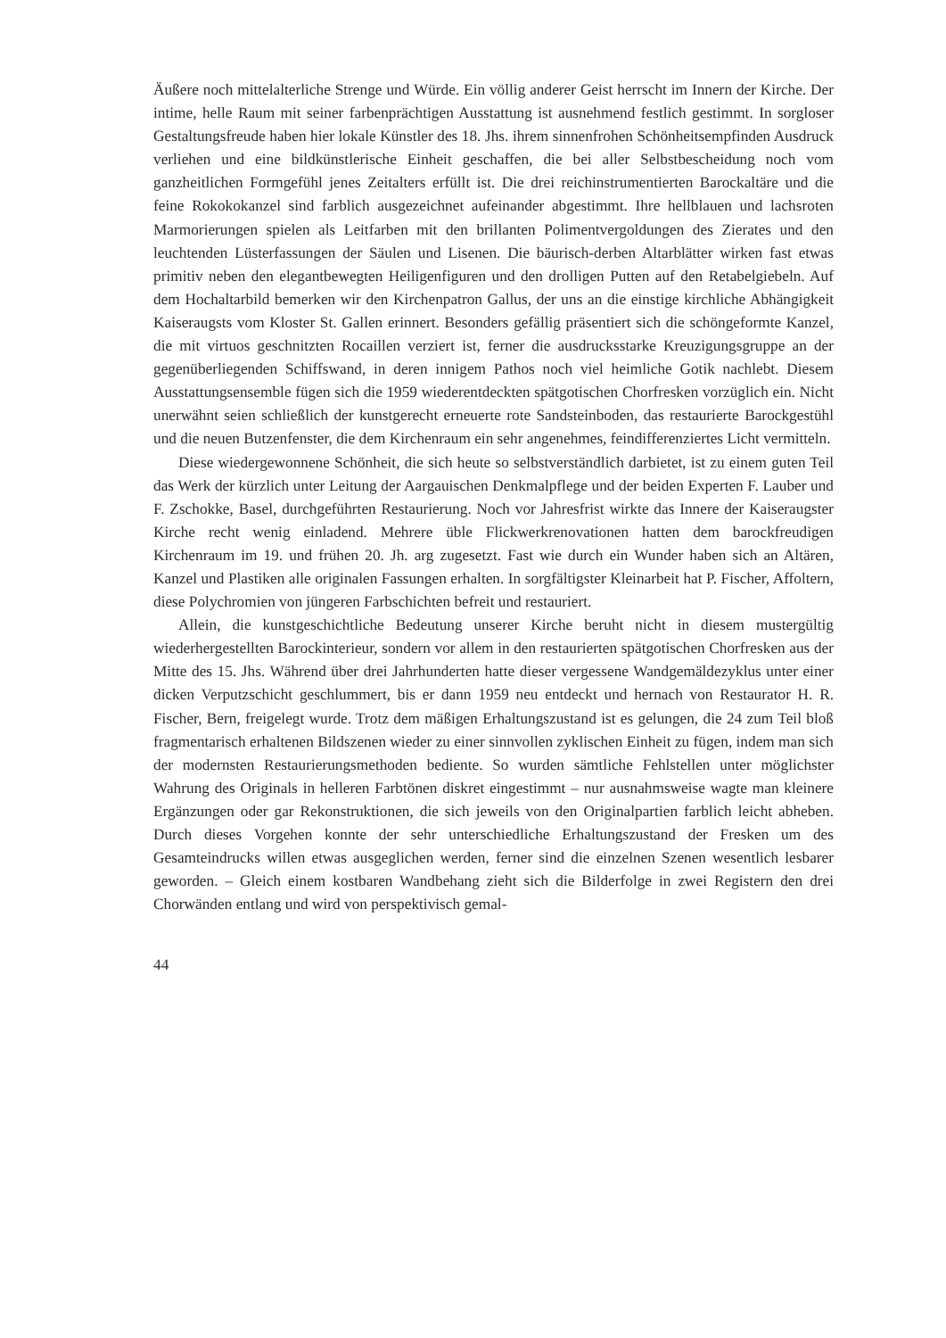Äußere noch mittelalterliche Strenge und Würde. Ein völlig anderer Geist herrscht im Innern der Kirche. Der intime, helle Raum mit seiner farbenprächtigen Ausstattung ist ausnehmend festlich gestimmt. In sorgloser Gestaltungsfreude haben hier lokale Künstler des 18. Jhs. ihrem sinnenfrohen Schönheitsempfinden Ausdruck verliehen und eine bildkünstlerische Einheit geschaffen, die bei aller Selbstbescheidung noch vom ganzheitlichen Formgefühl jenes Zeitalters erfüllt ist. Die drei reichinstrumentierten Barockaltäre und die feine Rokokokanzel sind farblich ausgezeichnet aufeinander abgestimmt. Ihre hellblauen und lachsroten Marmorierungen spielen als Leitfarben mit den brillanten Polimentvergoldungen des Zierates und den leuchtenden Lüsterfassungen der Säulen und Lisenen. Die bäurisch-derben Altarblätter wirken fast etwas primitiv neben den elegantbewegten Heiligenfiguren und den drolligen Putten auf den Retabelgiebeln. Auf dem Hochaltarbild bemerken wir den Kirchenpatron Gallus, der uns an die einstige kirchliche Abhängigkeit Kaiseraugsts vom Kloster St. Gallen erinnert. Besonders gefällig präsentiert sich die schöngeformte Kanzel, die mit virtuos geschnitzten Rocaillen verziert ist, ferner die ausdrucksstarke Kreuzigungsgruppe an der gegenüberliegenden Schiffswand, in deren innigem Pathos noch viel heimliche Gotik nachlebt. Diesem Ausstattungsensemble fügen sich die 1959 wiederentdeckten spätgotischen Chorfresken vorzüglich ein. Nicht unerwähnt seien schließlich der kunstgerecht erneuerte rote Sandsteinboden, das restaurierte Barockgestühl und die neuen Butzenfenster, die dem Kirchenraum ein sehr angenehmes, feindifferenziertes Licht vermitteln.
Diese wiedergewonnene Schönheit, die sich heute so selbstverständlich darbietet, ist zu einem guten Teil das Werk der kürzlich unter Leitung der Aargauischen Denkmalpflege und der beiden Experten F. Lauber und F. Zschokke, Basel, durchgeführten Restaurierung. Noch vor Jahresfrist wirkte das Innere der Kaiseraugster Kirche recht wenig einladend. Mehrere üble Flickwerkrenovationen hatten dem barockfreudigen Kirchenraum im 19. und frühen 20. Jh. arg zugesetzt. Fast wie durch ein Wunder haben sich an Altären, Kanzel und Plastiken alle originalen Fassungen erhalten. In sorgfältigster Kleinarbeit hat P. Fischer, Affoltern, diese Polychromien von jüngeren Farbschichten befreit und restauriert.
Allein, die kunstgeschichtliche Bedeutung unserer Kirche beruht nicht in diesem mustergültig wiederhergestellten Barockinterieur, sondern vor allem in den restaurierten spätgotischen Chorfresken aus der Mitte des 15. Jhs. Während über drei Jahrhunderten hatte dieser vergessene Wandgemäldezyklus unter einer dicken Verputzschicht geschlummert, bis er dann 1959 neu entdeckt und hernach von Restaurator H. R. Fischer, Bern, freigelegt wurde. Trotz dem mäßigen Erhaltungszustand ist es gelungen, die 24 zum Teil bloß fragmentarisch erhaltenen Bildszenen wieder zu einer sinnvollen zyklischen Einheit zu fügen, indem man sich der modernsten Restaurierungsmethoden bediente. So wurden sämtliche Fehlstellen unter möglichster Wahrung des Originals in helleren Farbtönen diskret eingestimmt – nur ausnahmsweise wagte man kleinere Ergänzungen oder gar Rekonstruktionen, die sich jeweils von den Originalpartien farblich leicht abheben. Durch dieses Vorgehen konnte der sehr unterschiedliche Erhaltungszustand der Fresken um des Gesamteindrucks willen etwas ausgeglichen werden, ferner sind die einzelnen Szenen wesentlich lesbarer geworden. – Gleich einem kostbaren Wandbehang zieht sich die Bilderfolge in zwei Registern den drei Chorwänden entlang und wird von perspektivisch gemal-
44